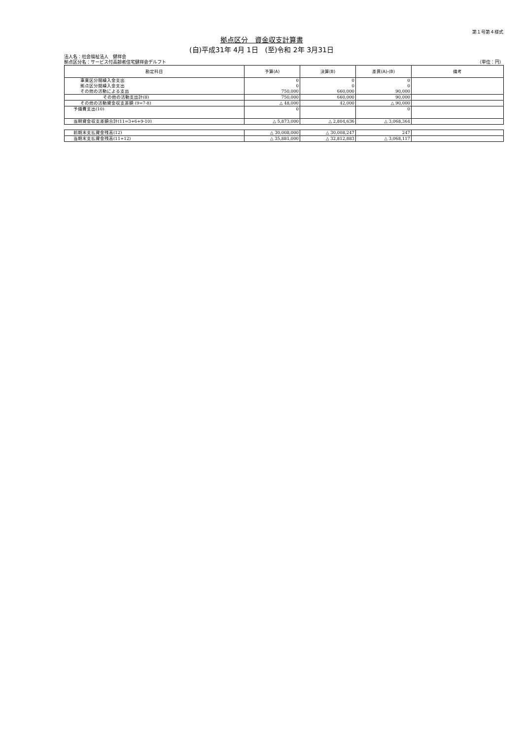第１号第４様式
拠点区分　資金収支計算書
(自)平成31年 4月 1日　(至)令和 2年 3月31日
法人名：社会福祉法人　健祥会
拠点区分名：サービス付高齢者住宅健祥会デルフト （単位：円）
| 勘定科目 | 予算(A) | 決算(B) | 差異(A)-(B) | 備考 |
| --- | --- | --- | --- | --- |
| 事業区分間繰入金支出 拠点区分間繰入金支出 その他の活動による支出 | 0 0 750,000 | 0 0 660,000 | 0 0 90,000 | |
| その他の活動支出計(8) | 750,000 | 660,000 | 90,000 | |
| その他の活動資金収支差額 (9=7-8) | △ 48,000 | 42,000 | △ 90,000 | |
| 予備費支出(10) | 0 | | 0 | |
| 当期資金収支差額合計(11=3+6+9-10) | △ 5,873,000 | △ 2,804,636 | △ 3,068,364 | |
| 前期末支払資金残高(12) | △ 30,008,000 | △ 30,008,247 | 247 | |
| 当期末支払資金残高(11+12) | △ 35,881,000 | △ 32,812,883 | △ 3,068,117 | |